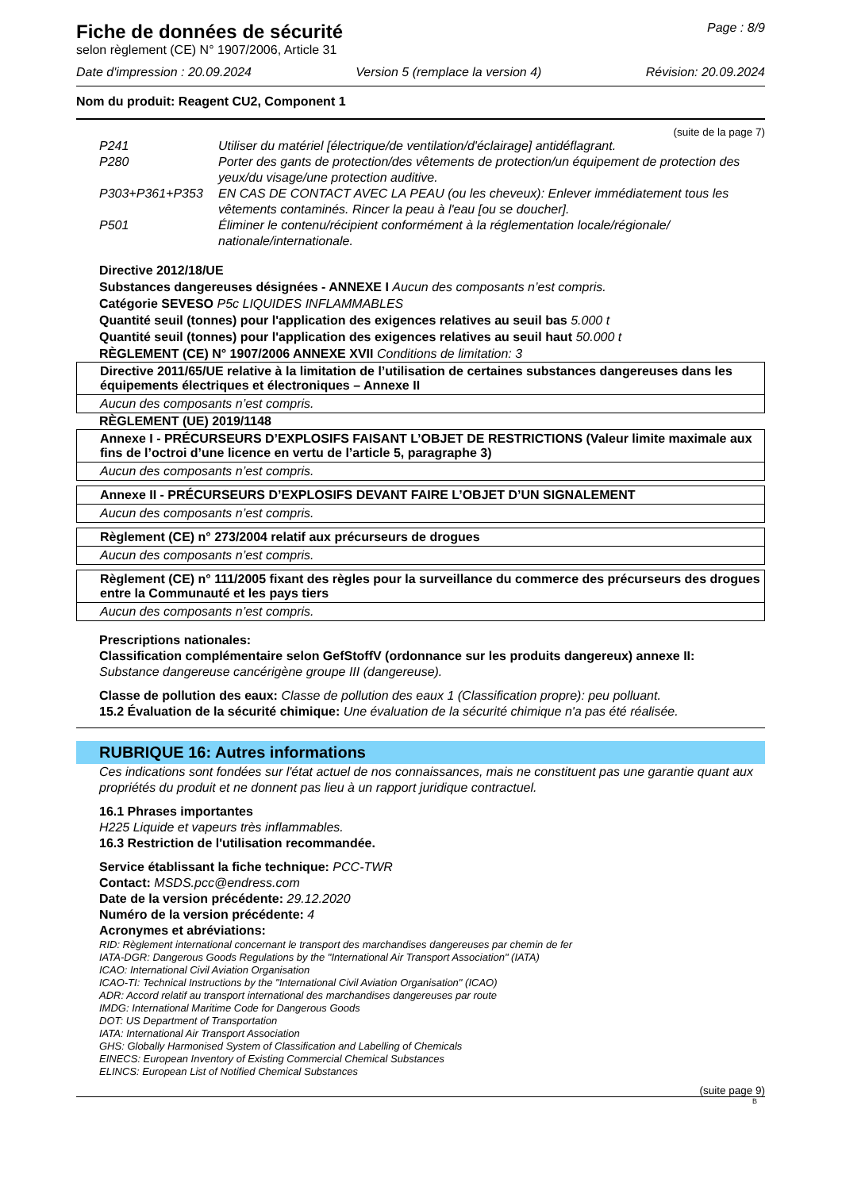Page : 8/9
Fiche de données de sécurité
selon règlement (CE) N° 1907/2006, Article 31
Date d'impression : 20.09.2024 Version 5 (remplace la version 4) Révision: 20.09.2024
Nom du produit: Reagent CU2, Component 1
(suite de la page 7)
| P241 | Utiliser du matériel [électrique/de ventilation/d'éclairage] antidéflagrant. |
| P280 | Porter des gants de protection/des vêtements de protection/un équipement de protection des yeux/du visage/une protection auditive. |
| P303+P361+P353 | EN CAS DE CONTACT AVEC LA PEAU (ou les cheveux): Enlever immédiatement tous les vêtements contaminés. Rincer la peau à l'eau [ou se doucher]. |
| P501 | Éliminer le contenu/récipient conformément à la réglementation locale/régionale/ nationale/internationale. |
Directive 2012/18/UE
Substances dangereuses désignées - ANNEXE I Aucun des composants n’est compris.
Catégorie SEVESO P5c LIQUIDES INFLAMMABLES
Quantité seuil (tonnes) pour l'application des exigences relatives au seuil bas 5.000 t
Quantité seuil (tonnes) pour l'application des exigences relatives au seuil haut 50.000 t
RÈGLEMENT (CE) N° 1907/2006 ANNEXE XVII Conditions de limitation: 3
Directive 2011/65/UE relative à la limitation de l’utilisation de certaines substances dangereuses dans les équipements électriques et électroniques – Annexe II
Aucun des composants n’est compris.
RÈGLEMENT (UE) 2019/1148
Annexe I - PRÉCURSEURS D’EXPLOSIFS FAISANT L’OBJET DE RESTRICTIONS (Valeur limite maximale aux fins de l’octroi d’une licence en vertu de l’article 5, paragraphe 3)
Aucun des composants n’est compris.
Annexe II - PRÉCURSEURS D’EXPLOSIFS DEVANT FAIRE L’OBJET D’UN SIGNALEMENT
Aucun des composants n’est compris.
Règlement (CE) n° 273/2004 relatif aux précurseurs de drogues
Aucun des composants n’est compris.
Règlement (CE) n° 111/2005 fixant des règles pour la surveillance du commerce des précurseurs des drogues entre la Communauté et les pays tiers
Aucun des composants n’est compris.
Prescriptions nationales:
Classification complémentaire selon GefStoffV (ordonnance sur les produits dangereux) annexe II:
Substance dangereuse cancérigène groupe III (dangereuse).
Classe de pollution des eaux: Classe de pollution des eaux 1 (Classification propre): peu polluant.
15.2 Évaluation de la sécurité chimique: Une évaluation de la sécurité chimique n'a pas été réalisée.
RUBRIQUE 16: Autres informations
Ces indications sont fondées sur l'état actuel de nos connaissances, mais ne constituent pas une garantie quant aux propriétés du produit et ne donnent pas lieu à un rapport juridique contractuel.
16.1 Phrases importantes
H225 Liquide et vapeurs très inflammables.
16.3 Restriction de l'utilisation recommandée.
Service établissant la fiche technique: PCC-TWR
Contact: MSDS.pcc@endress.com
Date de la version précédente: 29.12.2020
Numéro de la version précédente: 4
Acronymes et abréviations:
RID: Règlement international concernant le transport des marchandises dangereuses par chemin de fer
IATA-DGR: Dangerous Goods Regulations by the "International Air Transport Association" (IATA)
ICAO: International Civil Aviation Organisation
ICAO-TI: Technical Instructions by the "International Civil Aviation Organisation" (ICAO)
ADR: Accord relatif au transport international des marchandises dangereuses par route
IMDG: International Maritime Code for Dangerous Goods
DOT: US Department of Transportation
IATA: International Air Transport Association
GHS: Globally Harmonised System of Classification and Labelling of Chemicals
EINECS: European Inventory of Existing Commercial Chemical Substances
ELINCS: European List of Notified Chemical Substances
(suite page 9)
B